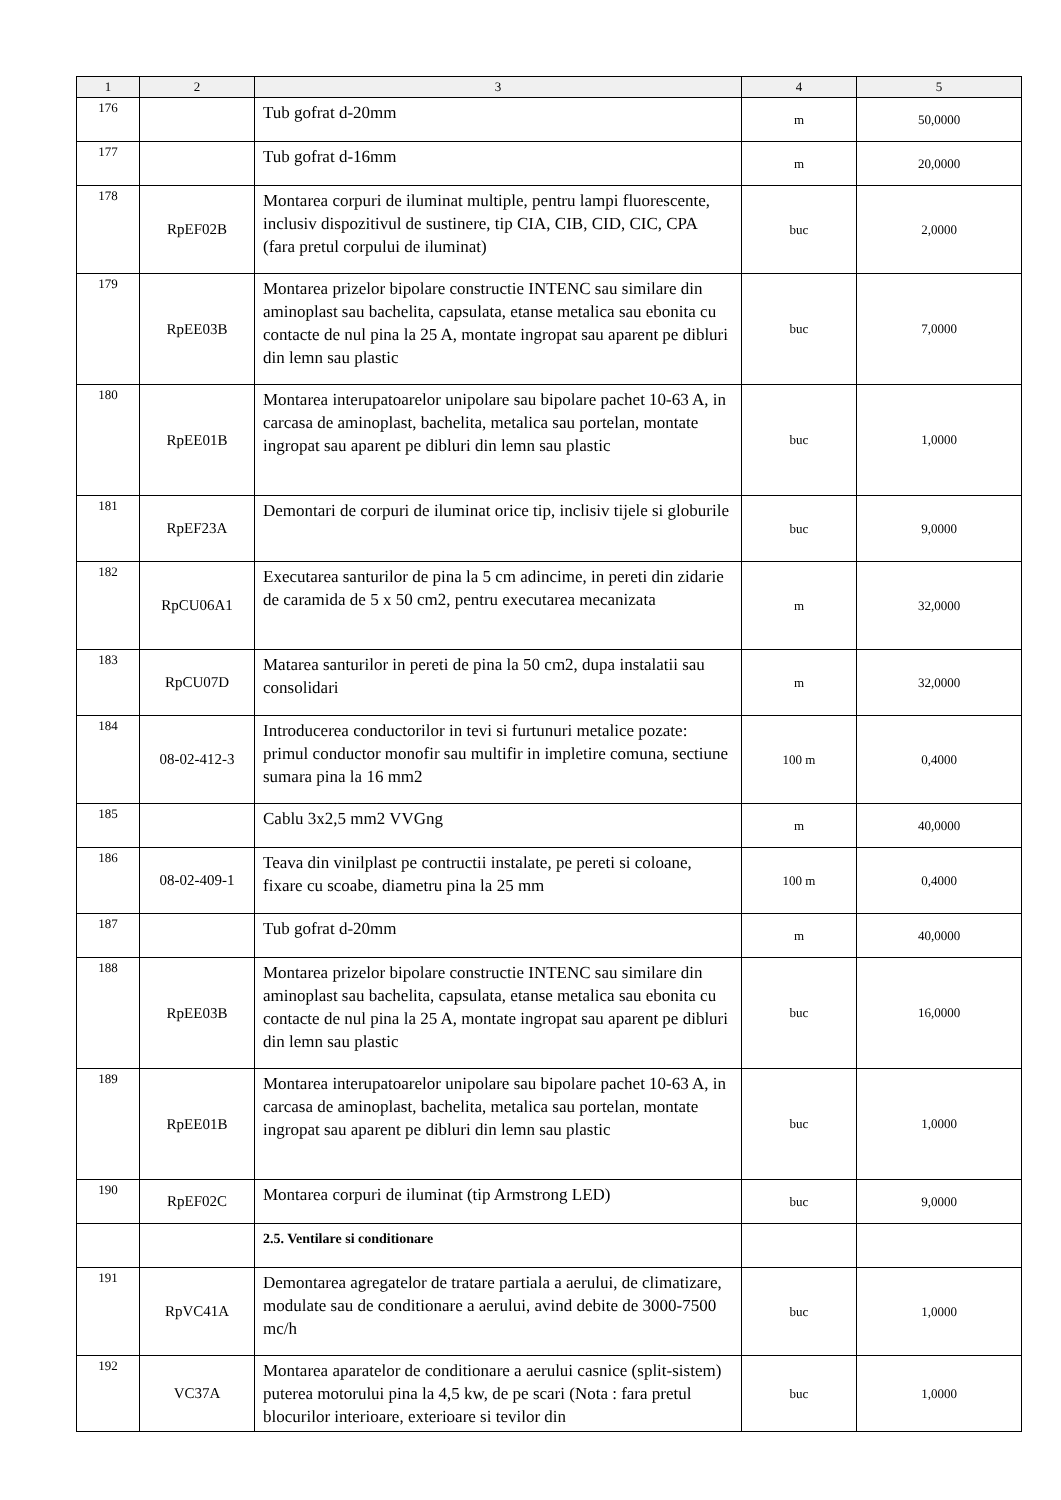| 1 | 2 | 3 | 4 | 5 |
| --- | --- | --- | --- | --- |
| 176 | | Tub gofrat d-20mm | m | 50,0000 |
| 177 | | Tub gofrat d-16mm | m | 20,0000 |
| 178 | RpEF02B | Montarea corpuri de iluminat multiple, pentru lampi fluorescente, inclusiv dispozitivul de sustinere, tip CIA, CIB, CID, CIC, CPA (fara pretul corpului de iluminat) | buc | 2,0000 |
| 179 | RpEE03B | Montarea prizelor bipolare constructie INTENC sau similare din aminoplast sau bachelita, capsulata, etanse metalica sau ebonita cu contacte de nul pina la 25 A, montate ingropat sau aparent pe dibluri din lemn sau plastic | buc | 7,0000 |
| 180 | RpEE01B | Montarea interupatoarelor unipolare sau bipolare pachet 10-63 A, in carcasa de aminoplast, bachelita, metalica sau portelan, montate ingropat sau aparent pe dibluri din lemn sau plastic | buc | 1,0000 |
| 181 | RpEF23A | Demontari de corpuri de iluminat orice tip, inclisiv tijele si globurile | buc | 9,0000 |
| 182 | RpCU06A1 | Executarea santurilor de pina la 5 cm adincime, in pereti din zidarie de caramida de 5 x 50 cm2, pentru executarea mecanizata | m | 32,0000 |
| 183 | RpCU07D | Matarea santurilor in pereti de pina la 50 cm2, dupa instalatii sau consolidari | m | 32,0000 |
| 184 | 08-02-412-3 | Introducerea conductorilor in tevi si furtunuri metalice pozate: primul conductor monofir sau multifir in impletire comuna, sectiune sumara pina la 16 mm2 | 100 m | 0,4000 |
| 185 | | Cablu 3x2,5 mm2 VVGng | m | 40,0000 |
| 186 | 08-02-409-1 | Teava din vinilplast pe contructii instalate, pe pereti si coloane, fixare cu scoabe, diametru pina la 25 mm | 100 m | 0,4000 |
| 187 | | Tub gofrat d-20mm | m | 40,0000 |
| 188 | RpEE03B | Montarea prizelor bipolare constructie INTENC sau similare din aminoplast sau bachelita, capsulata, etanse metalica sau ebonita cu contacte de nul pina la 25 A, montate ingropat sau aparent pe dibluri din lemn sau plastic | buc | 16,0000 |
| 189 | RpEE01B | Montarea interupatoarelor unipolare sau bipolare pachet 10-63 A, in carcasa de aminoplast, bachelita, metalica sau portelan, montate ingropat sau aparent pe dibluri din lemn sau plastic | buc | 1,0000 |
| 190 | RpEF02C | Montarea corpuri de iluminat (tip Armstrong LED) | buc | 9,0000 |
| | | 2.5. Ventilare si conditionare | | |
| 191 | RpVC41A | Demontarea agregatelor de tratare partiala a aerului, de climatizare, modulate sau de conditionare a aerului, avind debite de 3000-7500 mc/h | buc | 1,0000 |
| 192 | VC37A | Montarea aparatelor de conditionare a aerului casnice (split-sistem) puterea motorului pina la 4,5 kw, de pe scari (Nota : fara pretul blocurilor interioare, exterioare si tevilor din | buc | 1,0000 |